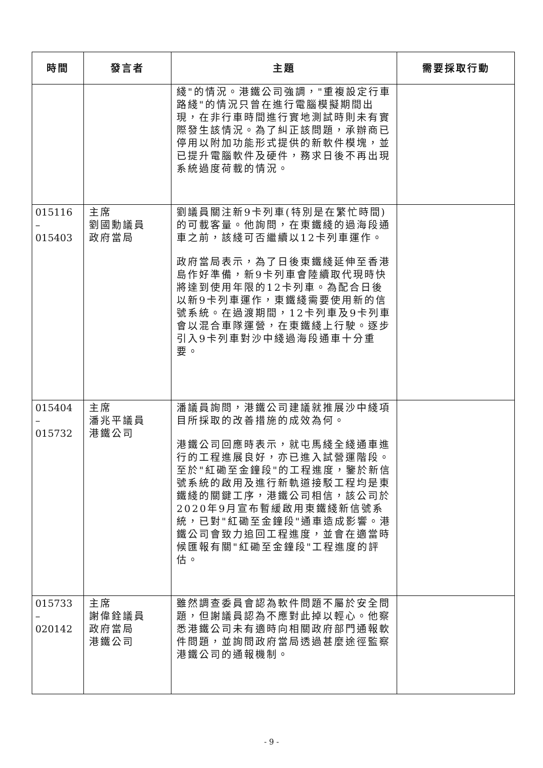| 時間 | 發言者 | 主題 | 需要採取行動 |
| --- | --- | --- | --- |
| | | 綫"的情況。港鐵公司強調，"重複設定行車路綫"的情況只曾在進行電腦模擬期間出現，在非行車時間進行實地測試時則未有實際發生該情況。為了糾正該問題，承辦商已停用以附加功能形式提供的新軟件模塊，並已提升電腦軟件及硬件，務求日後不再出現系統過度荷載的情況。 | |
| 015116 – 015403 | 主席 劉國勳議員 政府當局 | 劉議員關注新9卡列車(特別是在繁忙時間)的可載客量。他詢問，在東鐵綫的過海段通車之前，該綫可否繼續以12卡列車運作。 政府當局表示，為了日後東鐵綫延伸至香港島作好準備，新9卡列車會陸續取代現時快將達到使用年限的12卡列車。為配合日後以新9卡列車運作，東鐵綫需要使用新的信號系統。在過渡期間，12卡列車及9卡列車會以混合車隊運營，在東鐵綫上行駛。逐步引入9卡列車對沙中綫過海段通車十分重要。 | |
| 015404 – 015732 | 主席 潘兆平議員 港鐵公司 | 潘議員詢問，港鐵公司建議就推展沙中綫項目所採取的改善措施的成效為何。 港鐵公司回應時表示，就屯馬綫全綫通車進行的工程進展良好，亦已進入試營運階段。至於"紅磡至金鐘段"的工程進度，鑒於新信號系統的啟用及進行新軌道接駁工程均是東鐵綫的關鍵工序，港鐵公司相信，該公司於2020年9月宣布暫緩啟用東鐵綫新信號系統，已對"紅磡至金鐘段"通車造成影響。港鐵公司會致力追回工程進度，並會在適當時候匯報有關"紅磡至金鐘段"工程進度的評估。 | |
| 015733 – 020142 | 主席 謝偉銓議員 政府當局 港鐵公司 | 雖然調查委員會認為軟件問題不屬於安全問題，但謝議員認為不應對此掉以輕心。他察悉港鐵公司未有適時向相關政府部門通報軟件問題，並詢問政府當局透過甚麼途徑監察港鐵公司的通報機制。 | |
- 9 -